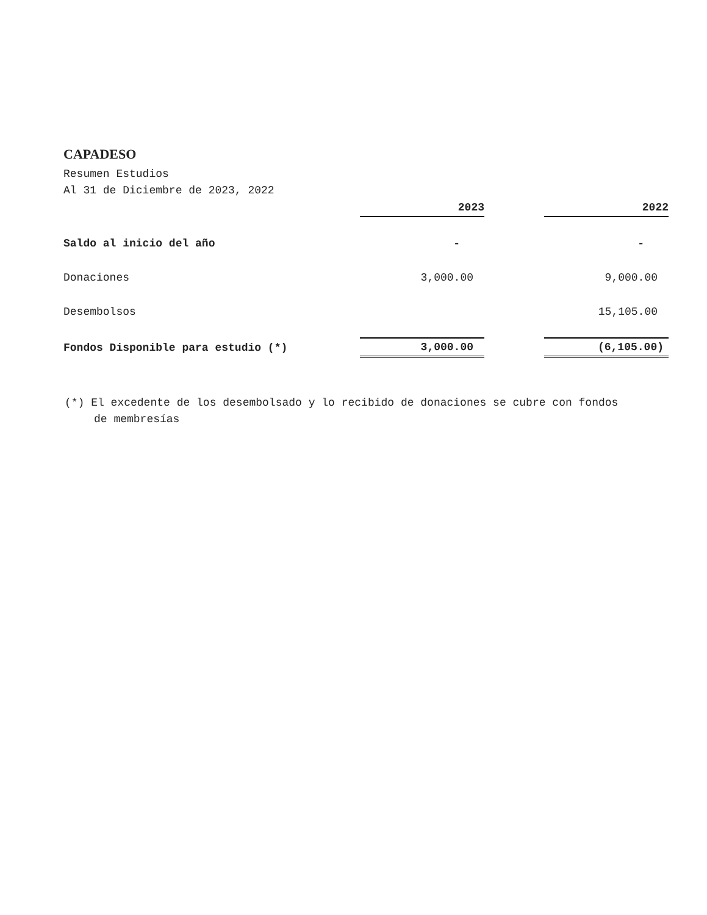CAPADESO
Resumen Estudios
Al 31 de Diciembre de 2023, 2022
| | 2023 | | 2022 |
| Saldo al inicio del año | - | | - |
| Donaciones | 3,000.00 | | 9,000.00 |
| Desembolsos | | | 15,105.00 |
| Fondos Disponible para estudio (*) | 3,000.00 | | (6,105.00) |
(*) El excedente de los desembolsado y lo recibido de donaciones se cubre con fondos de membresías